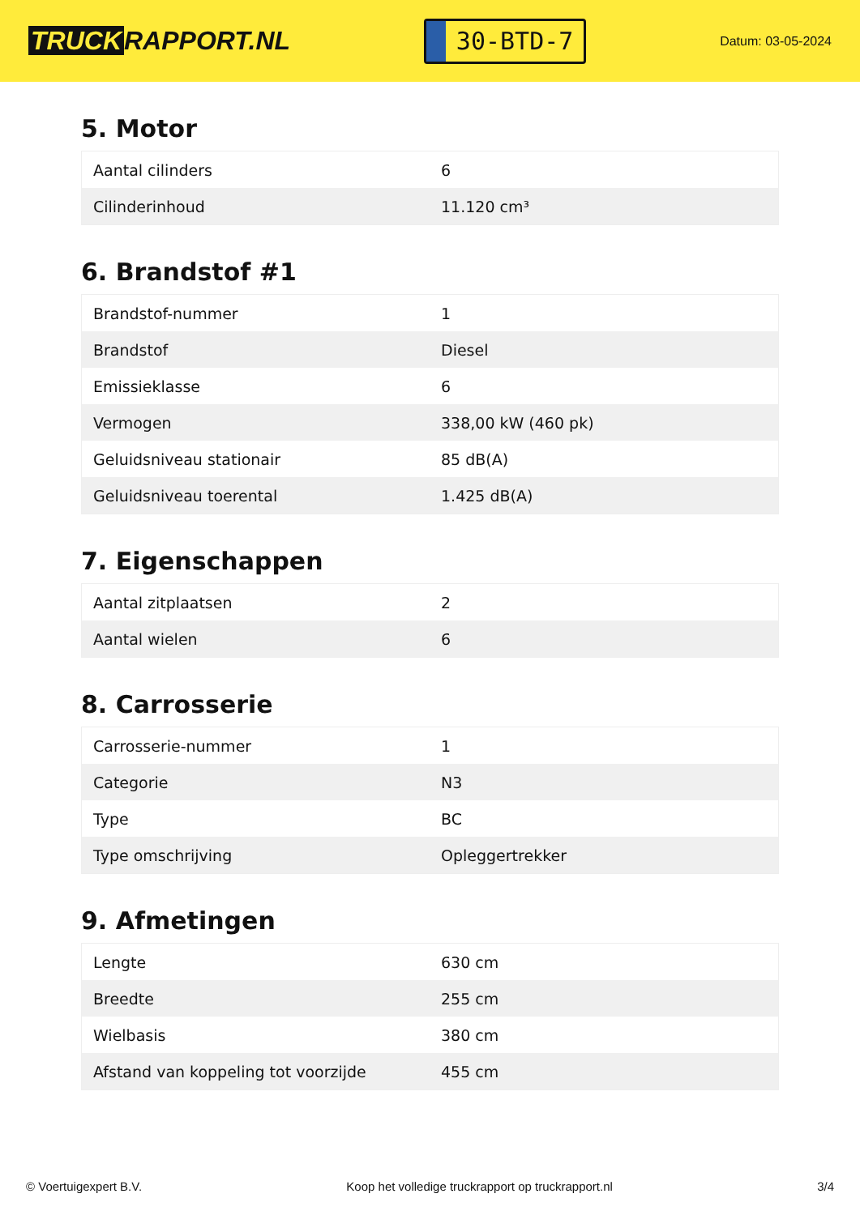TRUCK RAPPORT.NL
30-BTD-7
Datum: 03-05-2024
5. Motor
| Aantal cilinders | 6 |
| Cilinderinhoud | 11.120 cm³ |
6. Brandstof #1
| Brandstof-nummer | 1 |
| Brandstof | Diesel |
| Emissieklasse | 6 |
| Vermogen | 338,00 kW (460 pk) |
| Geluidsniveau stationair | 85 dB(A) |
| Geluidsniveau toerental | 1.425 dB(A) |
7. Eigenschappen
| Aantal zitplaatsen | 2 |
| Aantal wielen | 6 |
8. Carrosserie
| Carrosserie-nummer | 1 |
| Categorie | N3 |
| Type | BC |
| Type omschrijving | Opleggertrekker |
9. Afmetingen
| Lengte | 630 cm |
| Breedte | 255 cm |
| Wielbasis | 380 cm |
| Afstand van koppeling tot voorzijde | 455 cm |
© Voertuigexpert B.V. Koop het volledige truckrapport op truckrapport.nl 3/4